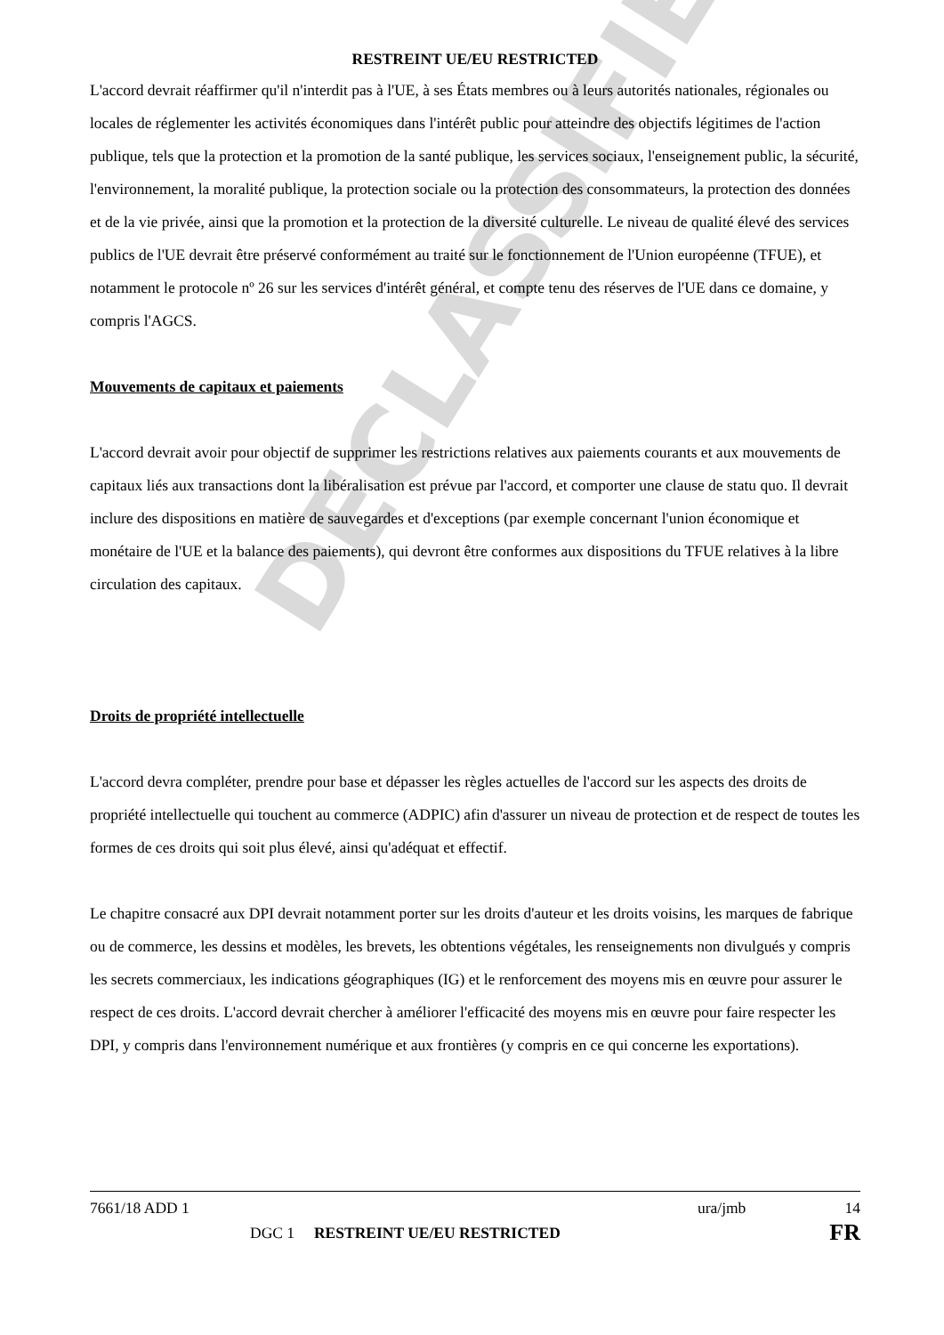DECLASSIFIED
RESTREINT UE/EU RESTRICTED
L'accord devrait réaffirmer qu'il n'interdit pas à l'UE, à ses États membres ou à leurs autorités nationales, régionales ou locales de réglementer les activités économiques dans l'intérêt public pour atteindre des objectifs légitimes de l'action publique, tels que la protection et la promotion de la santé publique, les services sociaux, l'enseignement public, la sécurité, l'environnement, la moralité publique, la protection sociale ou la protection des consommateurs, la protection des données et de la vie privée, ainsi que la promotion et la protection de la diversité culturelle. Le niveau de qualité élevé des services publics de l'UE devrait être préservé conformément au traité sur le fonctionnement de l'Union européenne (TFUE), et notamment le protocole nº 26 sur les services d'intérêt général, et compte tenu des réserves de l'UE dans ce domaine, y compris l'AGCS.
Mouvements de capitaux et paiements
L'accord devrait avoir pour objectif de supprimer les restrictions relatives aux paiements courants et aux mouvements de capitaux liés aux transactions dont la libéralisation est prévue par l'accord, et comporter une clause de statu quo. Il devrait inclure des dispositions en matière de sauvegardes et d'exceptions (par exemple concernant l'union économique et monétaire de l'UE et la balance des paiements), qui devront être conformes aux dispositions du TFUE relatives à la libre circulation des capitaux.
Droits de propriété intellectuelle
L'accord devra compléter, prendre pour base et dépasser les règles actuelles de l'accord sur les aspects des droits de propriété intellectuelle qui touchent au commerce (ADPIC) afin d'assurer un niveau de protection et de respect de toutes les formes de ces droits qui soit plus élevé, ainsi qu'adéquat et effectif.
Le chapitre consacré aux DPI devrait notamment porter sur les droits d'auteur et les droits voisins, les marques de fabrique ou de commerce, les dessins et modèles, les brevets, les obtentions végétales, les renseignements non divulgués y compris les secrets commerciaux, les indications géographiques (IG) et le renforcement des moyens mis en œuvre pour assurer le respect de ces droits. L'accord devrait chercher à améliorer l'efficacité des moyens mis en œuvre pour faire respecter les DPI, y compris dans l'environnement numérique et aux frontières (y compris en ce qui concerne les exportations).
7661/18 ADD 1 ura/jmb 14
DGC 1 RESTREINT UE/EU RESTRICTED FR